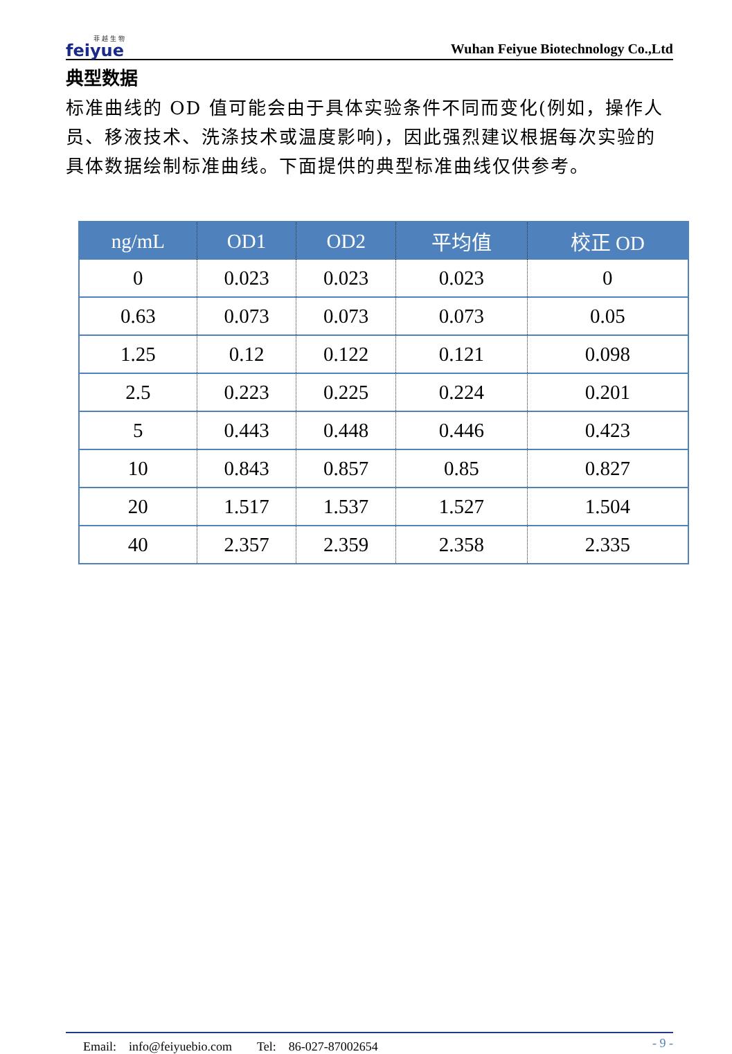菲 越 生 物
feiyue
Wuhan Feiyue Biotechnology Co.,Ltd
典型数据
标准曲线的 OD 值可能会由于具体实验条件不同而变化(例如，操作人员、移液技术、洗涤技术或温度影响)，因此强烈建议根据每次实验的具体数据绘制标准曲线。下面提供的典型标准曲线仅供参考。
| ng/mL | OD1 | OD2 | 平均值 | 校正 OD |
| --- | --- | --- | --- | --- |
| 0 | 0.023 | 0.023 | 0.023 | 0 |
| 0.63 | 0.073 | 0.073 | 0.073 | 0.05 |
| 1.25 | 0.12 | 0.122 | 0.121 | 0.098 |
| 2.5 | 0.223 | 0.225 | 0.224 | 0.201 |
| 5 | 0.443 | 0.448 | 0.446 | 0.423 |
| 10 | 0.843 | 0.857 | 0.85 | 0.827 |
| 20 | 1.517 | 1.537 | 1.527 | 1.504 |
| 40 | 2.357 | 2.359 | 2.358 | 2.335 |
Email:　info@feiyuebio.com　　Tel:　86-027-87002654 - 9 -